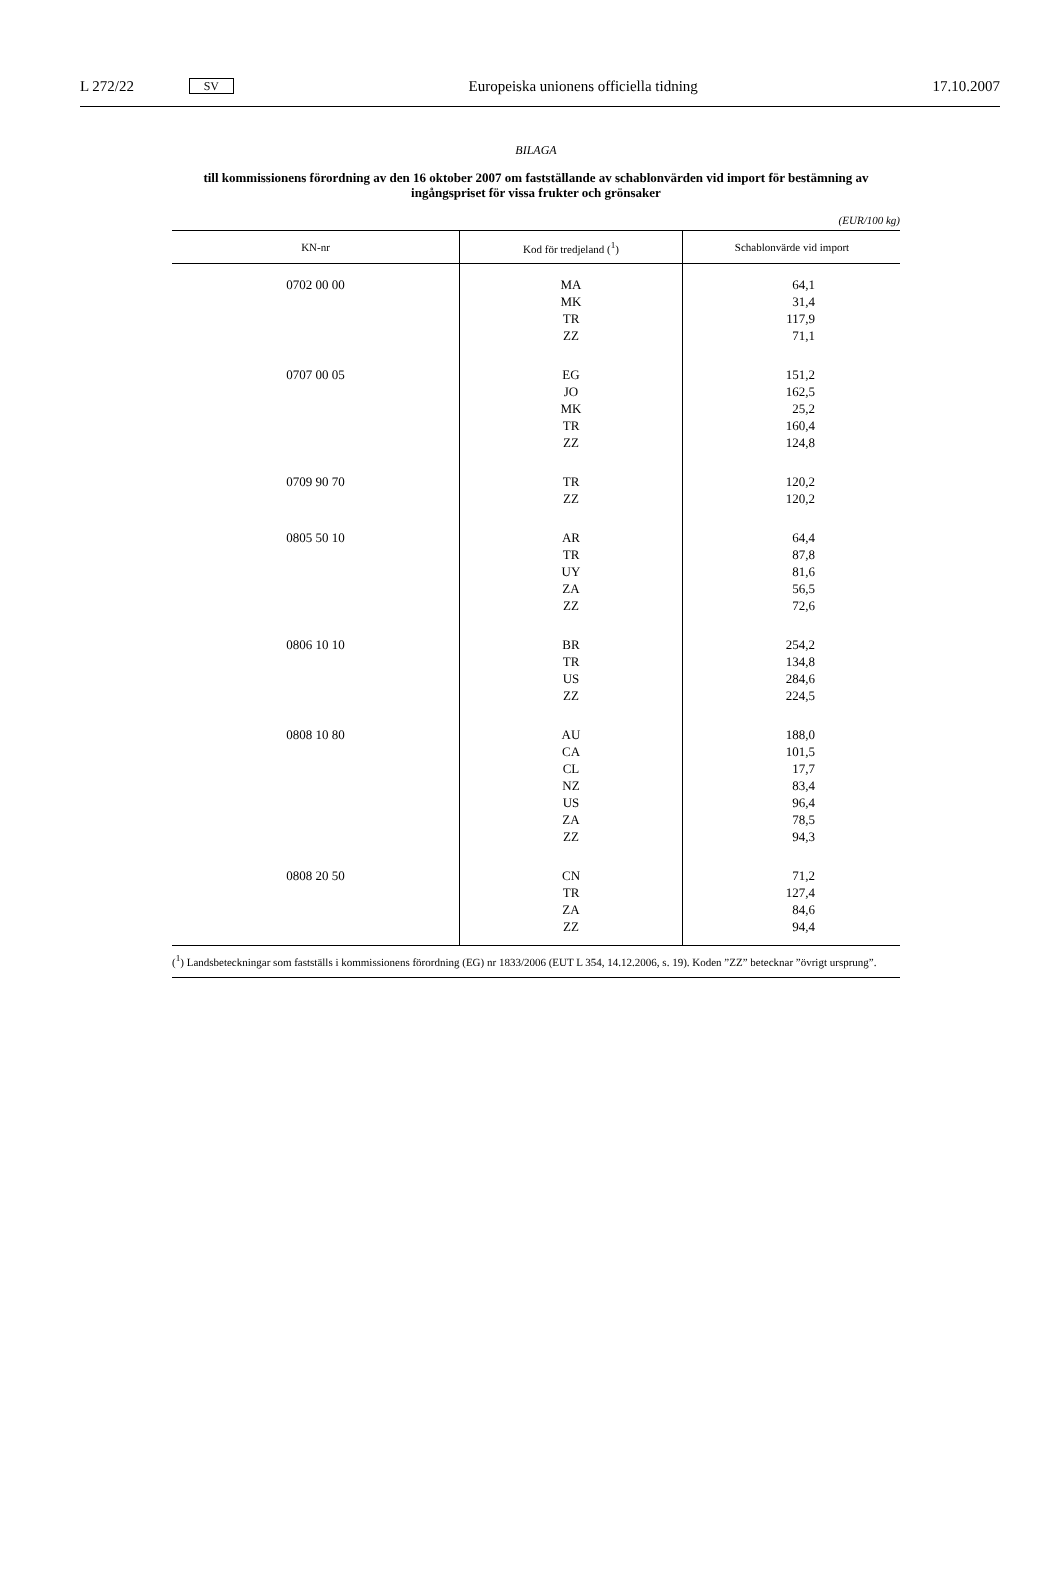L 272/22 SV Europeiska unionens officiella tidning 17.10.2007
BILAGA
till kommissionens förordning av den 16 oktober 2007 om fastställande av schablonvärden vid import för bestämning av ingångspriset för vissa frukter och grönsaker
(EUR/100 kg)
| KN-nr | Kod för tredjeland (<sup>1</sup>) | Schablonvärde vid import |
| --- | --- | --- |
| 0702 00 00 | MA MK TR ZZ | 64,1 31,4 117,9 71,1 |
| 0707 00 05 | EG JO MK TR ZZ | 151,2 162,5 25,2 160,4 124,8 |
| 0709 90 70 | TR ZZ | 120,2 120,2 |
| 0805 50 10 | AR TR UY ZA ZZ | 64,4 87,8 81,6 56,5 72,6 |
| 0806 10 10 | BR TR US ZZ | 254,2 134,8 284,6 224,5 |
| 0808 10 80 | AU CA CL NZ US ZA ZZ | 188,0 101,5 17,7 83,4 96,4 78,5 94,3 |
| 0808 20 50 | CN TR ZA ZZ | 71,2 127,4 84,6 94,4 |
(<sup>1</sup>) Landsbeteckningar som fastställs i kommissionens förordning (EG) nr 1833/2006 (EUT L 354, 14.12.2006, s. 19). Koden ”ZZ” betecknar ”övrigt ursprung”.